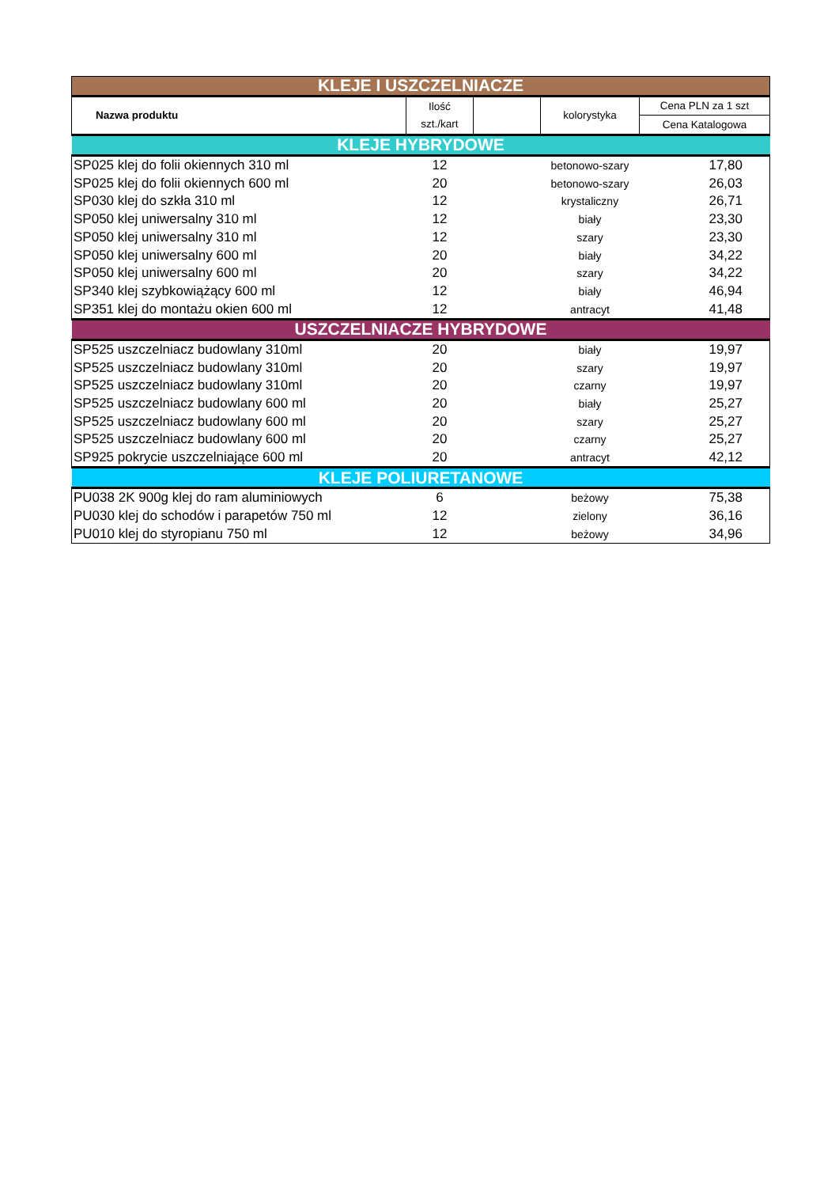| KLEJE I USZCZELNIACZE | | | | |
| --- | --- | --- | --- | --- |
| Nazwa produktu | Ilość szt./kart | | kolorystyka | Cena PLN za 1 szt |
| | | | | Cena Katalogowa |
| KLEJE HYBRYDOWE | | | | |
| SP025 klej do folii okiennych 310 ml | 12 | | betonowo-szary | 17,80 |
| SP025 klej do folii okiennych 600 ml | 20 | | betonowo-szary | 26,03 |
| SP030 klej do szkła 310 ml | 12 | | krystaliczny | 26,71 |
| SP050 klej uniwersalny 310 ml | 12 | | biały | 23,30 |
| SP050 klej uniwersalny 310 ml | 12 | | szary | 23,30 |
| SP050 klej uniwersalny 600 ml | 20 | | biały | 34,22 |
| SP050 klej uniwersalny 600 ml | 20 | | szary | 34,22 |
| SP340 klej szybkowiążący 600 ml | 12 | | biały | 46,94 |
| SP351 klej do montażu okien 600 ml | 12 | | antracyt | 41,48 |
| USZCZELNIACZE HYBRYDOWE | | | | |
| SP525 uszczelniacz budowlany 310ml | 20 | | biały | 19,97 |
| SP525 uszczelniacz budowlany 310ml | 20 | | szary | 19,97 |
| SP525 uszczelniacz budowlany 310ml | 20 | | czarny | 19,97 |
| SP525 uszczelniacz budowlany 600 ml | 20 | | biały | 25,27 |
| SP525 uszczelniacz budowlany 600 ml | 20 | | szary | 25,27 |
| SP525 uszczelniacz budowlany 600 ml | 20 | | czarny | 25,27 |
| SP925 pokrycie uszczelniające 600 ml | 20 | | antracyt | 42,12 |
| KLEJE POLIURETANOWE | | | | |
| PU038 2K 900g klej do ram aluminiowych | 6 | | beżowy | 75,38 |
| PU030 klej do schodów i parapetów 750 ml | 12 | | zielony | 36,16 |
| PU010 klej do styropianu 750 ml | 12 | | beżowy | 34,96 |